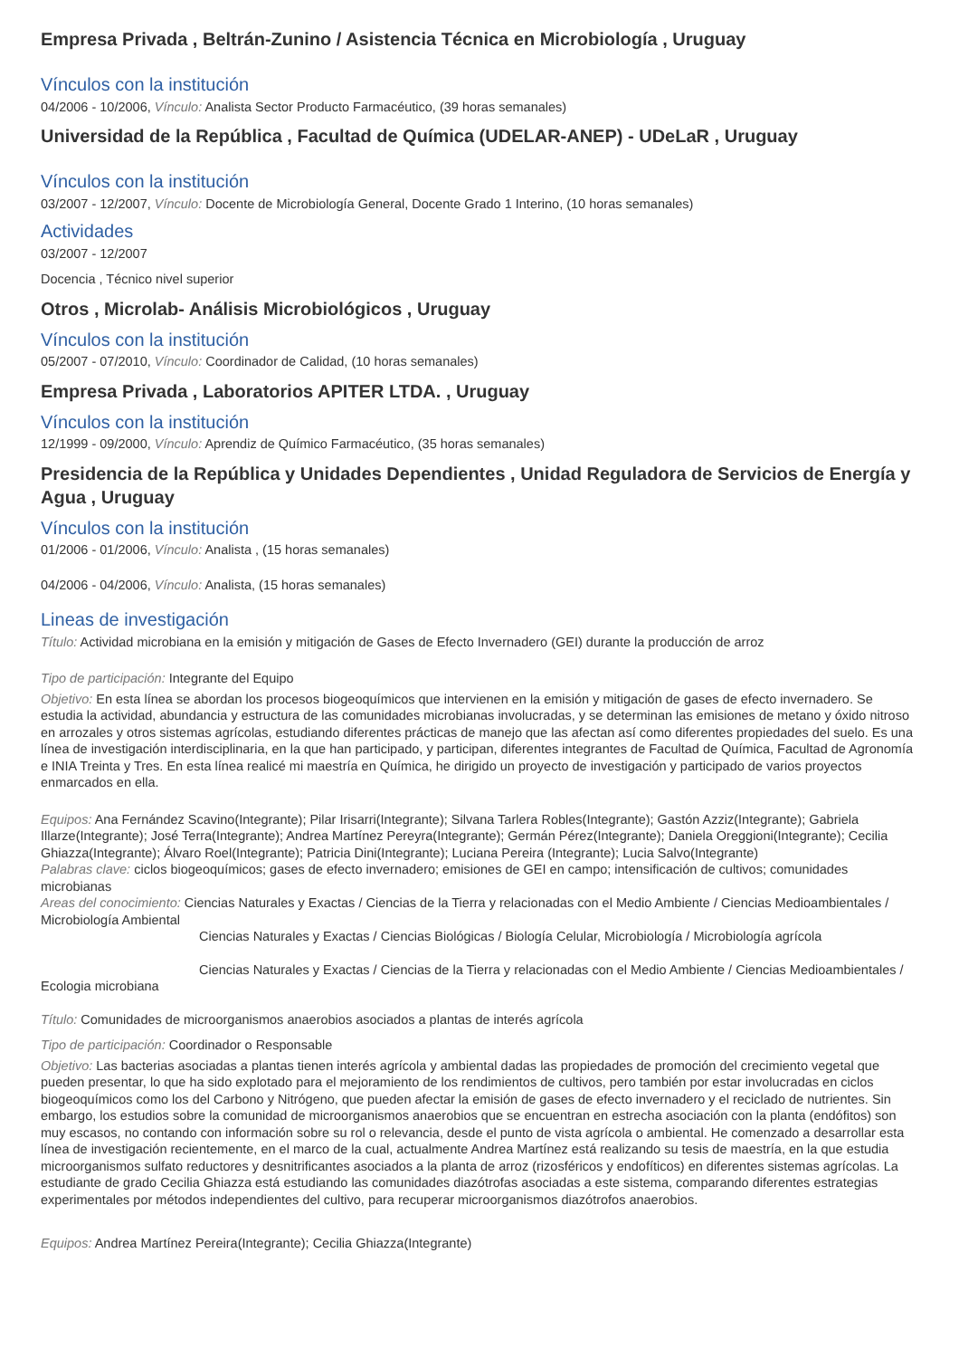Empresa Privada , Beltrán-Zunino / Asistencia Técnica en Microbiología , Uruguay
Vínculos con la institución
04/2006 - 10/2006, Vínculo: Analista Sector Producto Farmacéutico, (39 horas semanales)
Universidad de la República , Facultad de Química (UDELAR-ANEP) - UDeLaR , Uruguay
Vínculos con la institución
03/2007 - 12/2007, Vínculo: Docente de Microbiología General, Docente Grado 1 Interino, (10 horas semanales)
Actividades
03/2007 - 12/2007
Docencia , Técnico nivel superior
Otros , Microlab- Análisis Microbiológicos , Uruguay
Vínculos con la institución
05/2007 - 07/2010, Vínculo: Coordinador de Calidad, (10 horas semanales)
Empresa Privada , Laboratorios APITER LTDA. , Uruguay
Vínculos con la institución
12/1999 - 09/2000, Vínculo: Aprendiz de Químico Farmacéutico, (35 horas semanales)
Presidencia de la República y Unidades Dependientes , Unidad Reguladora de Servicios de Energía y Agua , Uruguay
Vínculos con la institución
01/2006 - 01/2006, Vínculo: Analista , (15 horas semanales)
04/2006 - 04/2006, Vínculo: Analista, (15 horas semanales)
Lineas de investigación
Título: Actividad microbiana en la emisión y mitigación de Gases de Efecto Invernadero (GEI) durante la producción de arroz
Tipo de participación: Integrante del Equipo
Objetivo: En esta línea se abordan los procesos biogeoquímicos que intervienen en la emisión y mitigación de gases de efecto invernadero. Se estudia la actividad, abundancia y estructura de las comunidades microbianas involucradas, y se determinan las emisiones de metano y óxido nitroso en arrozales y otros sistemas agrícolas, estudiando diferentes prácticas de manejo que las afectan así como diferentes propiedades del suelo. Es una línea de investigación interdisciplinaria, en la que han participado, y participan, diferentes integrantes de Facultad de Química, Facultad de Agronomía e INIA Treinta y Tres. En esta línea realicé mi maestría en Química, he dirigido un proyecto de investigación y participado de varios proyectos enmarcados en ella.
Equipos: Ana Fernández Scavino(Integrante); Pilar Irisarri(Integrante); Silvana Tarlera Robles(Integrante); Gastón Azziz(Integrante); Gabriela Illarze(Integrante); José Terra(Integrante); Andrea Martínez Pereyra(Integrante); Germán Pérez(Integrante); Daniela Oreggioni(Integrante); Cecilia Ghiazza(Integrante); Álvaro Roel(Integrante); Patricia Dini(Integrante); Luciana Pereira (Integrante); Lucia Salvo(Integrante)
Palabras clave: ciclos biogeoquímicos; gases de efecto invernadero; emisiones de GEI en campo; intensificación de cultivos; comunidades microbianas
Areas del conocimiento: Ciencias Naturales y Exactas / Ciencias de la Tierra y relacionadas con el Medio Ambiente / Ciencias Medioambientales / Microbiología Ambiental
Ciencias Naturales y Exactas / Ciencias Biológicas / Biología Celular, Microbiología / Microbiología agrícola
Ciencias Naturales y Exactas / Ciencias de la Tierra y relacionadas con el Medio Ambiente / Ciencias Medioambientales / Ecologia microbiana
Título: Comunidades de microorganismos anaerobios asociados a plantas de interés agrícola
Tipo de participación: Coordinador o Responsable
Objetivo: Las bacterias asociadas a plantas tienen interés agrícola y ambiental dadas las propiedades de promoción del crecimiento vegetal que pueden presentar, lo que ha sido explotado para el mejoramiento de los rendimientos de cultivos, pero también por estar involucradas en ciclos biogeoquímicos como los del Carbono y Nitrógeno, que pueden afectar la emisión de gases de efecto invernadero y el reciclado de nutrientes. Sin embargo, los estudios sobre la comunidad de microorganismos anaerobios que se encuentran en estrecha asociación con la planta (endófitos) son muy escasos, no contando con información sobre su rol o relevancia, desde el punto de vista agrícola o ambiental. He comenzado a desarrollar esta línea de investigación recientemente, en el marco de la cual, actualmente Andrea Martínez está realizando su tesis de maestría, en la que estudia microorganismos sulfato reductores y desnitrificantes asociados a la planta de arroz (rizosféricos y endofíticos) en diferentes sistemas agrícolas. La estudiante de grado Cecilia Ghiazza está estudiando las comunidades diazótrofas asociadas a este sistema, comparando diferentes estrategias experimentales por métodos independientes del cultivo, para recuperar microorganismos diazótrofos anaerobios.
Equipos: Andrea Martínez Pereira(Integrante); Cecilia Ghiazza(Integrante)